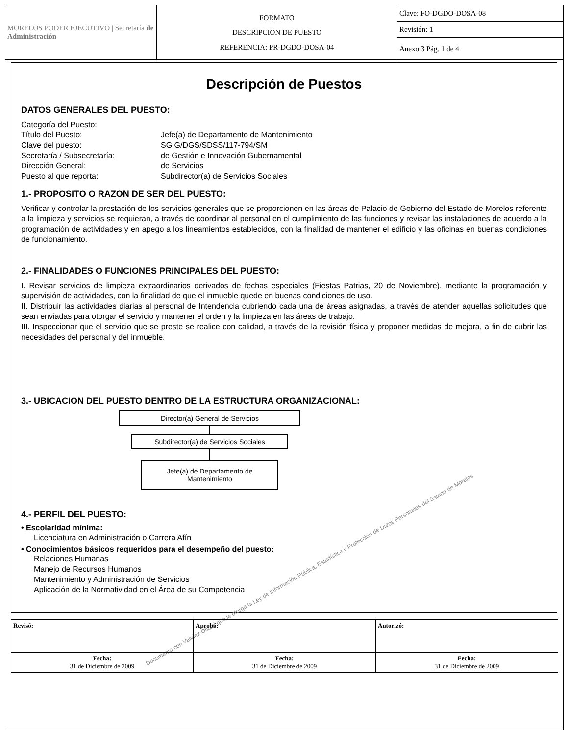| MORELOS PODER EJECUTIVO / Secretaría de Administración | FORMATO DESCRIPCION DE PUESTO REFERENCIA: PR-DGDO-DOSA-04 | Clave: FO-DGDO-DOSA-08 |
| | | Revisión: 1 |
| | | Anexo 3 Pág. 1 de 4 |
Descripción de Puestos
DATOS GENERALES DEL PUESTO:
Categoría del Puesto:
Título del Puesto:
Jefe(a) de Departamento de Mantenimiento
Clave del puesto:
SGIG/DGS/SDSS/117-794/SM
Secretaría / Subsecretaría:
de Gestión e Innovación Gubernamental
Dirección General:
de Servicios
Puesto al que reporta:
Subdirector(a) de Servicios Sociales
1.- PROPOSITO O RAZON DE SER DEL PUESTO:
Verificar y controlar la prestación de los servicios generales que se proporcionen en las áreas de Palacio de Gobierno del Estado de Morelos referente a la limpieza y servicios se requieran, a través de coordinar al personal en el cumplimiento de las funciones y revisar las instalaciones de acuerdo a la programación de actividades y en apego a los lineamientos establecidos, con la finalidad de mantener el edificio y las oficinas en buenas condiciones de funcionamiento.
2.- FINALIDADES O FUNCIONES PRINCIPALES DEL PUESTO:
I. Revisar servicios de limpieza extraordinarios derivados de fechas especiales (Fiestas Patrias, 20 de Noviembre), mediante la programación y supervisión de actividades, con la finalidad de que el inmueble quede en buenas condiciones de uso.
II. Distribuir las actividades diarias al personal de Intendencia cubriendo cada una de áreas asignadas, a través de atender aquellas solicitudes que sean enviadas para otorgar el servicio y mantener el orden y la limpieza en las áreas de trabajo.
III. Inspeccionar que el servicio que se preste se realice con calidad, a través de la revisión física y proponer medidas de mejora, a fin de cubrir las necesidades del personal y del inmueble.
3.- UBICACION DEL PUESTO DENTRO DE LA ESTRUCTURA ORGANIZACIONAL:
Director(a) General de Servicios
Subdirector(a) de Servicios Sociales
Jefe(a) de Departamento de Mantenimiento
4.- PERFIL DEL PUESTO:
• Escolaridad mínima:
Licenciatura en Administración o Carrera Afín
• Conocimientos básicos requeridos para el desempeño del puesto:
Relaciones Humanas
Manejo de Recursos Humanos
Mantenimiento y Administración de Servicios
Aplicación de la Normatividad en el Área de su Competencia
Documento con Validez Oficial que le otorga la Ley de Información Pública, Estadística y Protección de Datos Personales del Estado de Morelos
| Revisó: | Aprobó: | Autorizó: |
| Fecha: 31 de Diciembre de 2009 | Fecha: 31 de Diciembre de 2009 | Fecha: 31 de Diciembre de 2009 |